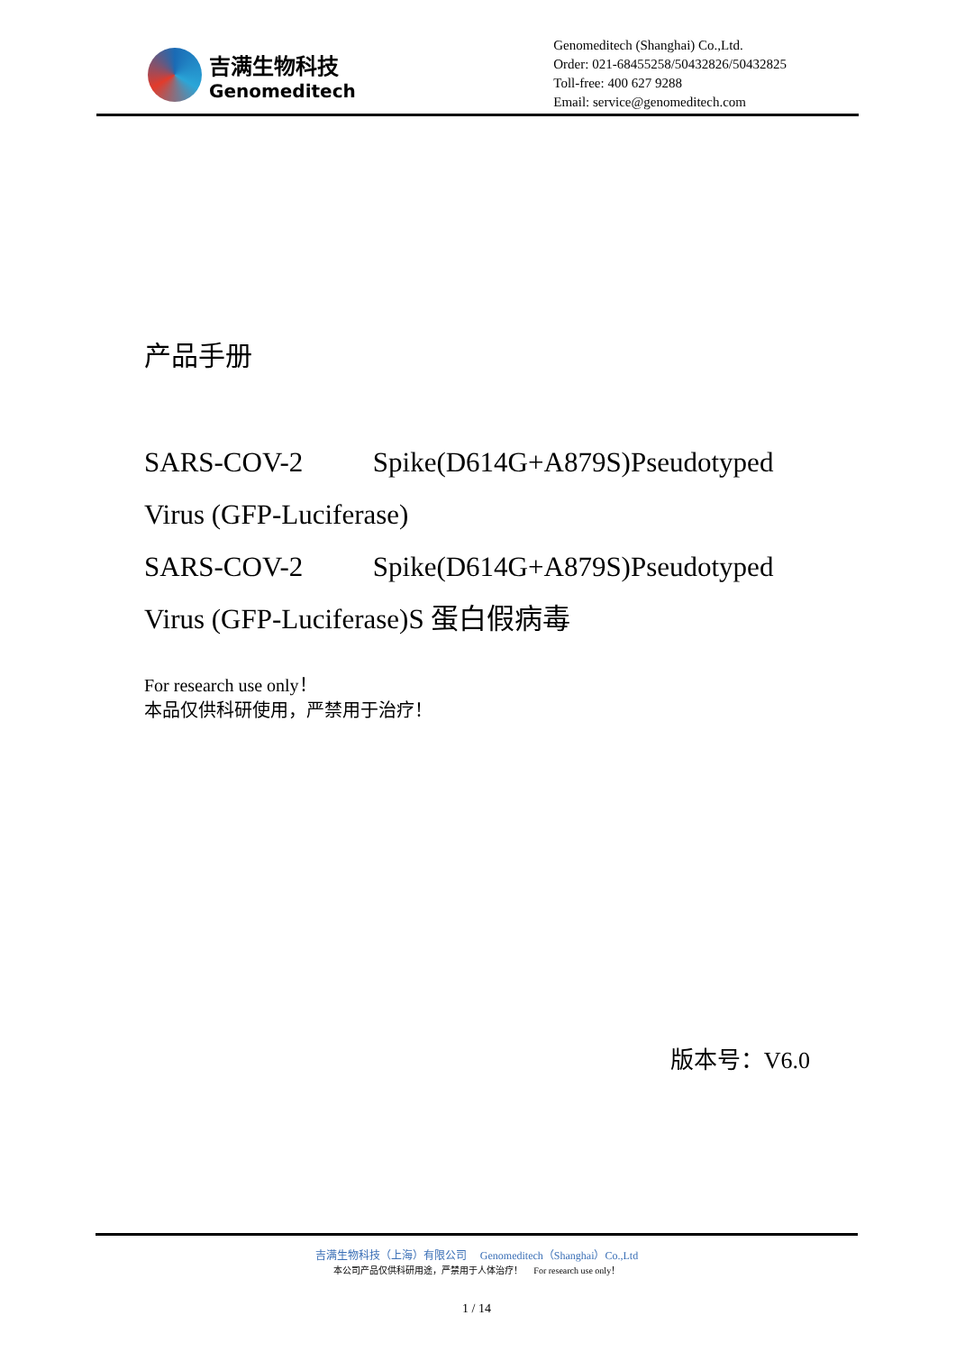吉满生物科技
Genomeditech
Genomeditech (Shanghai) Co.,Ltd.
Order: 021-68455258/50432826/50432825
Toll-free: 400 627 9288
Email: service@genomeditech.com
产品手册
SARS-COV-2 Spike(D614G+A879S)Pseudotyped Virus (GFP-Luciferase)
SARS-COV-2 Spike(D614G+A879S)Pseudotyped Virus (GFP-Luciferase)S 蛋白假病毒
For research use only！
本品仅供科研使用，严禁用于治疗！
版本号：V6.0
吉满生物科技（上海）有限公司 Genomeditech（Shanghai）Co.,Ltd
本公司产品仅供科研用途，严禁用于人体治疗！ For research use only！
1 / 14